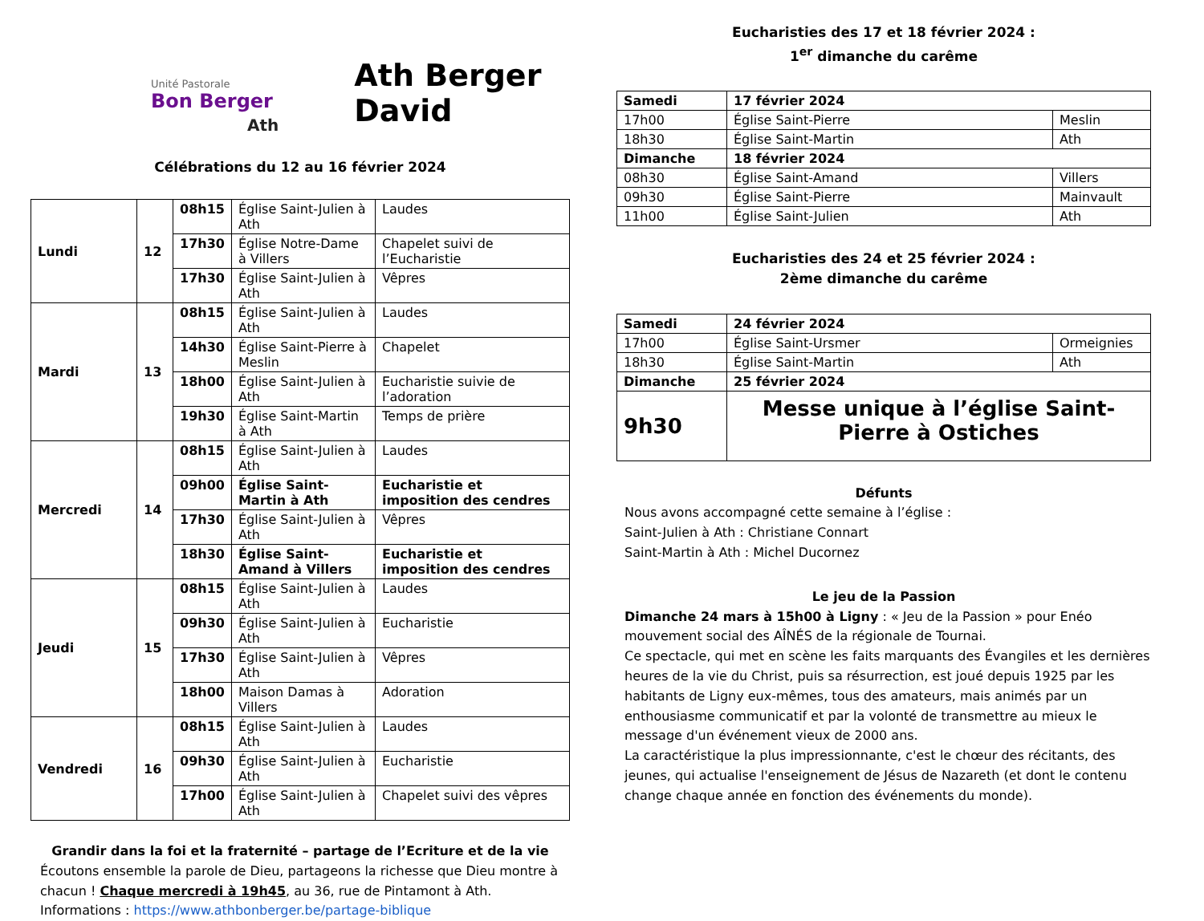Unité Pastorale
Bon Berger
Ath
Ath Berger David
Célébrations du 12 au 16 février 2024
| Lundi | 12 | 08h15 | Église Saint-Julien à Ath | Laudes |
| | | 17h30 | Église Notre-Dame à Villers | Chapelet suivi de l’Eucharistie |
| | | 17h30 | Église Saint-Julien à Ath | Vêpres |
| Mardi | 13 | 08h15 | Église Saint-Julien à Ath | Laudes |
| | | 14h30 | Église Saint-Pierre à Meslin | Chapelet |
| | | 18h00 | Église Saint-Julien à Ath | Eucharistie suivie de l’adoration |
| | | 19h30 | Église Saint-Martin à Ath | Temps de prière |
| Mercredi | 14 | 08h15 | Église Saint-Julien à Ath | Laudes |
| | | 09h00 | Église Saint-Martin à Ath | Eucharistie et imposition des cendres |
| | | 17h30 | Église Saint-Julien à Ath | Vêpres |
| | | 18h30 | Église Saint-Amand à Villers | Eucharistie et imposition des cendres |
| Jeudi | 15 | 08h15 | Église Saint-Julien à Ath | Laudes |
| | | 09h30 | Église Saint-Julien à Ath | Eucharistie |
| | | 17h30 | Église Saint-Julien à Ath | Vêpres |
| | | 18h00 | Maison Damas à Villers | Adoration |
| Vendredi | 16 | 08h15 | Église Saint-Julien à Ath | Laudes |
| | | 09h30 | Église Saint-Julien à Ath | Eucharistie |
| | | 17h00 | Église Saint-Julien à Ath | Chapelet suivi des vêpres |
Grandir dans la foi et la fraternité – partage de l’Ecriture et de la vie
Écoutons ensemble la parole de Dieu, partageons la richesse que Dieu montre à chacun ! Chaque mercredi à 19h45, au 36, rue de Pintamont à Ath.
Informations : https://www.athbonberger.be/partage-biblique
Eucharisties des 17 et 18 février 2024 :
1<sup>er</sup> dimanche du carême
| Samedi | 17 février 2024 | |
| 17h00 | Église Saint-Pierre | Meslin |
| 18h30 | Église Saint-Martin | Ath |
| Dimanche | 18 février 2024 | |
| 08h30 | Église Saint-Amand | Villers |
| 09h30 | Église Saint-Pierre | Mainvault |
| 11h00 | Église Saint-Julien | Ath |
Eucharisties des 24 et 25 février 2024 :
2ème dimanche du carême
| Samedi | 24 février 2024 | |
| 17h00 | Église Saint-Ursmer | Ormeignies |
| 18h30 | Église Saint-Martin | Ath |
| Dimanche | 25 février 2024 | |
| 9h30 | Messe unique à l’église Saint-Pierre à Ostiches | |
Défunts
Nous avons accompagné cette semaine à l’église :
Saint-Julien à Ath : Christiane Connart
Saint-Martin à Ath : Michel Ducornez
Le jeu de la Passion
Dimanche 24 mars à 15h00 à Ligny : « Jeu de la Passion » pour Enéo mouvement social des AÎNÉS de la régionale de Tournai.
Ce spectacle, qui met en scène les faits marquants des Évangiles et les dernières heures de la vie du Christ, puis sa résurrection, est joué depuis 1925 par les habitants de Ligny eux-mêmes, tous des amateurs, mais animés par un enthousiasme communicatif et par la volonté de transmettre au mieux le message d'un événement vieux de 2000 ans.
La caractéristique la plus impressionnante, c'est le chœur des récitants, des jeunes, qui actualise l'enseignement de Jésus de Nazareth (et dont le contenu change chaque année en fonction des événements du monde).